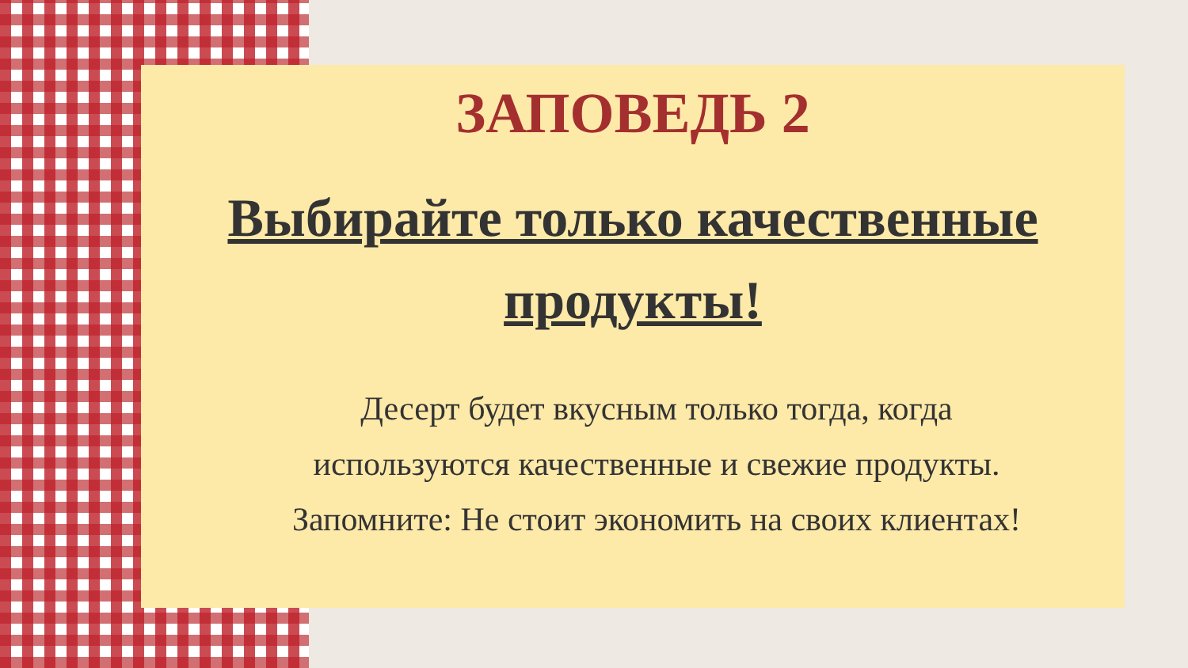ЗАПОВЕДЬ 2
Выбирайте только качественные
продукты!
Десерт будет вкусным только тогда, когда
используются качественные и свежие продукты.
Запомните: Не стоит экономить на своих клиентах!